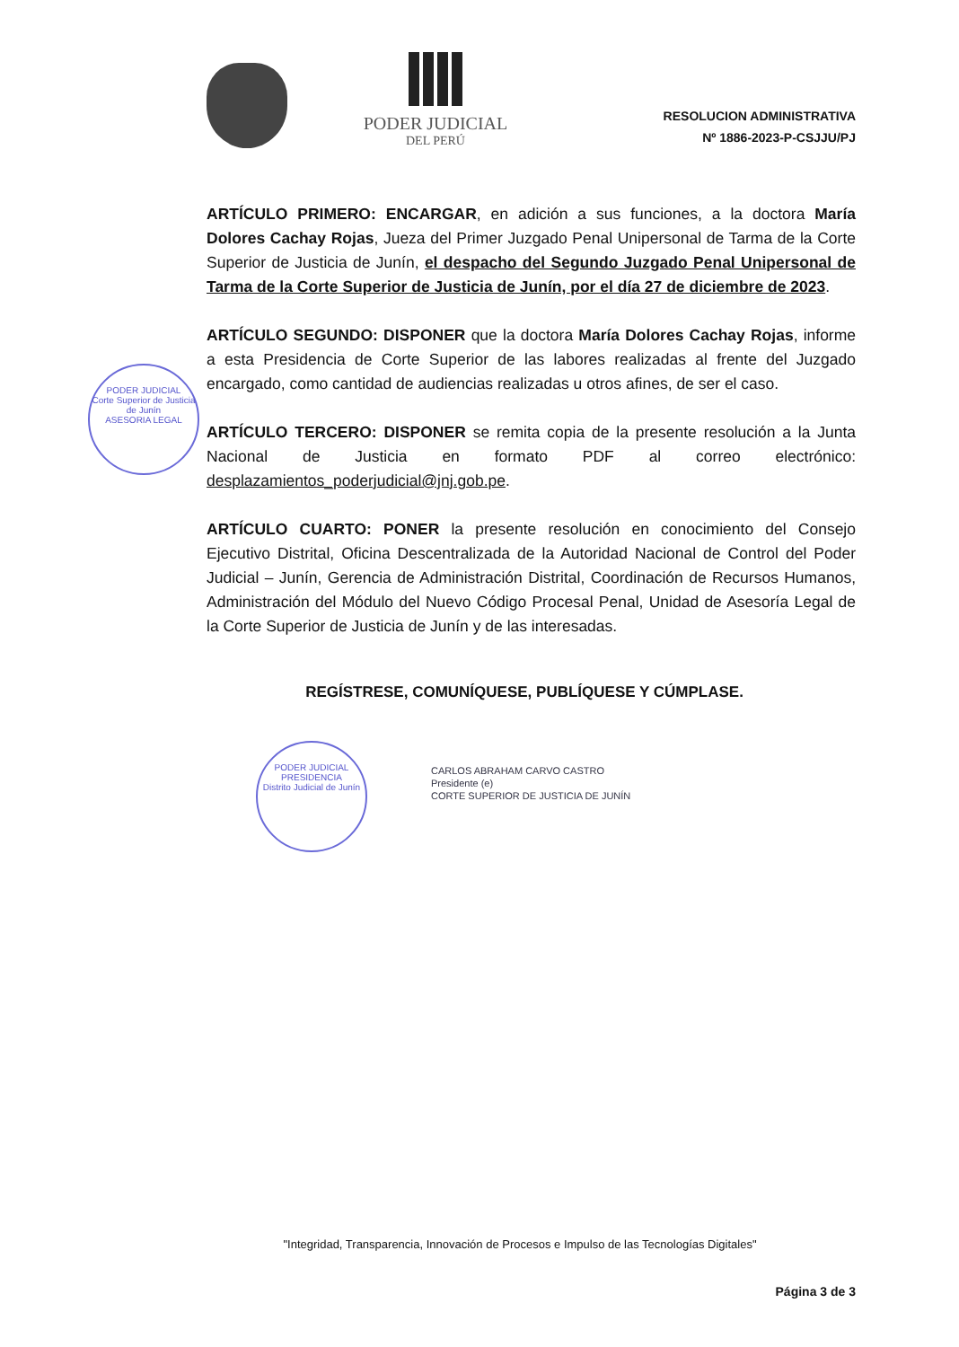PODER JUDICIAL
DEL PERÚ
RESOLUCION ADMINISTRATIVA
Nº 1886-2023-P-CSJJU/PJ
ARTÍCULO PRIMERO: ENCARGAR, en adición a sus funciones, a la doctora María Dolores Cachay Rojas, Jueza del Primer Juzgado Penal Unipersonal de Tarma de la Corte Superior de Justicia de Junín, el despacho del Segundo Juzgado Penal Unipersonal de Tarma de la Corte Superior de Justicia de Junín, por el día 27 de diciembre de 2023.
ARTÍCULO SEGUNDO: DISPONER que la doctora María Dolores Cachay Rojas, informe a esta Presidencia de Corte Superior de las labores realizadas al frente del Juzgado encargado, como cantidad de audiencias realizadas u otros afines, de ser el caso.
ARTÍCULO TERCERO: DISPONER se remita copia de la presente resolución a la Junta Nacional de Justicia en formato PDF al correo electrónico: desplazamientos_poderjudicial@jnj.gob.pe.
ARTÍCULO CUARTO: PONER la presente resolución en conocimiento del Consejo Ejecutivo Distrital, Oficina Descentralizada de la Autoridad Nacional de Control del Poder Judicial – Junín, Gerencia de Administración Distrital, Coordinación de Recursos Humanos, Administración del Módulo del Nuevo Código Procesal Penal, Unidad de Asesoría Legal de la Corte Superior de Justicia de Junín y de las interesadas.
REGÍSTRESE, COMUNÍQUESE, PUBLÍQUESE Y CÚMPLASE.
CARLOS ABRAHAM CARVO CASTRO
Presidente (e)
CORTE SUPERIOR DE JUSTICIA DE JUNÍN
PODER JUDICIAL
Corte Superior de Justicia de Junín
ASESORIA LEGAL
PODER JUDICIAL
PRESIDENCIA
Distrito Judicial de Junín
"Integridad, Transparencia, Innovación de Procesos e Impulso de las Tecnologías Digitales"
Página 3 de 3